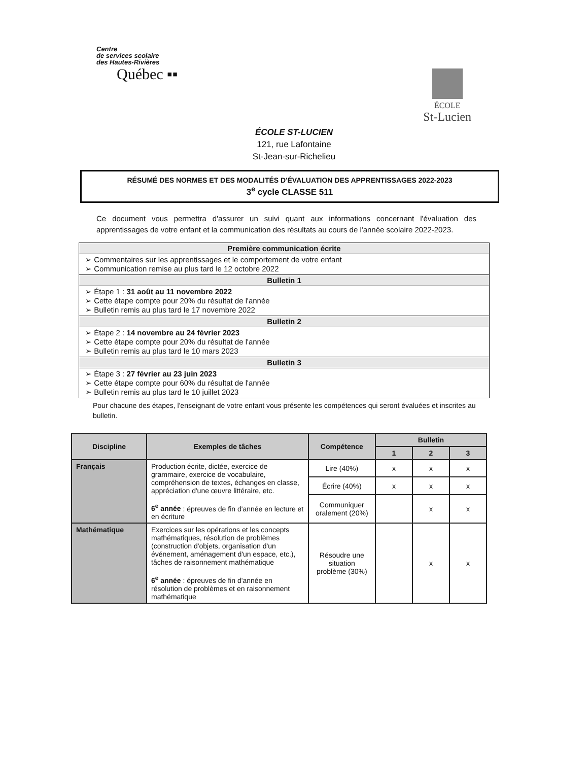Centre
de services scolaire
des Hautes-Rivières
Québec ▪▪
ÉCOLE
St-Lucien
ÉCOLE ST-LUCIEN
121, rue Lafontaine
St-Jean-sur-Richelieu
RÉSUMÉ DES NORMES ET DES MODALITÉS D'ÉVALUATION DES APPRENTISSAGES 2022-2023
3<sup>e</sup> cycle CLASSE 511
Ce document vous permettra d'assurer un suivi quant aux informations concernant l'évaluation des apprentissages de votre enfant et la communication des résultats au cours de l'année scolaire 2022-2023.
| Première communication écrite |
| ➢ Commentaires sur les apprentissages et le comportement de votre enfant ➢ Communication remise au plus tard le 12 octobre 2022 |
| Bulletin 1 |
| ➢ Étape 1 : 31 août au 11 novembre 2022 ➢ Cette étape compte pour 20% du résultat de l'année ➢ Bulletin remis au plus tard le 17 novembre 2022 |
| Bulletin 2 |
| ➢ Étape 2 : 14 novembre au 24 février 2023 ➢ Cette étape compte pour 20% du résultat de l'année ➢ Bulletin remis au plus tard le 10 mars 2023 |
| Bulletin 3 |
| ➢ Étape 3 : 27 février au 23 juin 2023 ➢ Cette étape compte pour 60% du résultat de l'année ➢ Bulletin remis au plus tard le 10 juillet 2023 |
Pour chacune des étapes, l'enseignant de votre enfant vous présente les compétences qui seront évaluées et inscrites au bulletin.
| Discipline | Exemples de tâches | Compétence | Bulletin | | |
| --- | --- | --- | --- | --- | --- |
| | | | 1 | 2 | 3 |
| Français | Production écrite, dictée, exercice de grammaire, exercice de vocabulaire, compréhension de textes, échanges en classe, appréciation d'une œuvre littéraire, etc. 6<sup>e</sup> année : épreuves de fin d'année en lecture et en écriture | Lire (40%) | x | x | x |
| | | Écrire (40%) | x | x | x |
| | | Communiquer oralement (20%) | | x | x |
| Mathématique | Exercices sur les opérations et les concepts mathématiques, résolution de problèmes (construction d'objets, organisation d'un événement, aménagement d'un espace, etc.), tâches de raisonnement mathématique 6<sup>e</sup> année : épreuves de fin d'année en résolution de problèmes et en raisonnement mathématique | Résoudre une situation problème (30%) | | x | x |